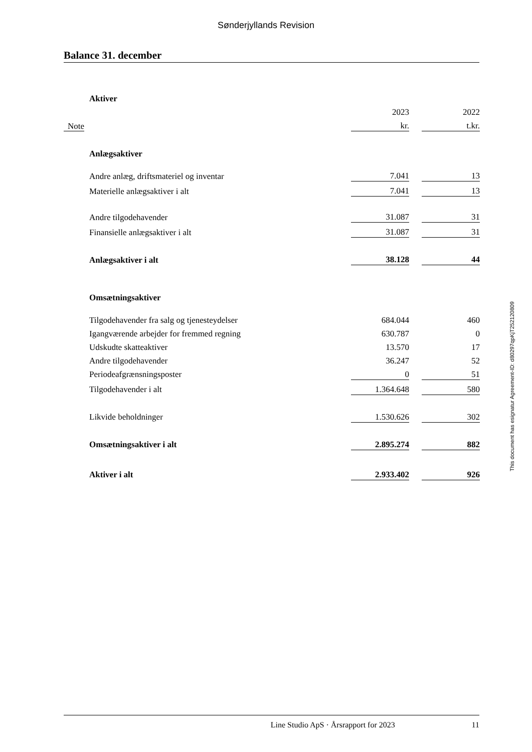Sønderjyllands Revision
Balance 31. december
| | Aktiver | | | |
| | | 2023 | | 2022 |
| Note | | kr. | | t.kr. |
| | Anlægsaktiver | | | |
| | Andre anlæg, driftsmateriel og inventar | 7.041 | | 13 |
| | Materielle anlægsaktiver i alt | 7.041 | | 13 |
| | Andre tilgodehavender | 31.087 | | 31 |
| | Finansielle anlægsaktiver i alt | 31.087 | | 31 |
| | Anlægsaktiver i alt | 38.128 | | 44 |
| | Omsætningsaktiver | | | |
| | Tilgodehavender fra salg og tjenesteydelser | 684.044 | | 460 |
| | Igangværende arbejder for fremmed regning | 630.787 | | 0 |
| | Udskudte skatteaktiver | 13.570 | | 17 |
| | Andre tilgodehavender | 36.247 | | 52 |
| | Periodeafgrænsningsposter | 0 | | 51 |
| | Tilgodehavender i alt | 1.364.648 | | 580 |
| | Likvide beholdninger | 1.530.626 | | 302 |
| | Omsætningsaktiver i alt | 2.895.274 | | 882 |
| | Aktiver i alt | 2.933.402 | | 926 |
This document has esignatur Agreement-ID: d80297qpKjT252120809
Line Studio ApS · Årsrapport for 2023 11